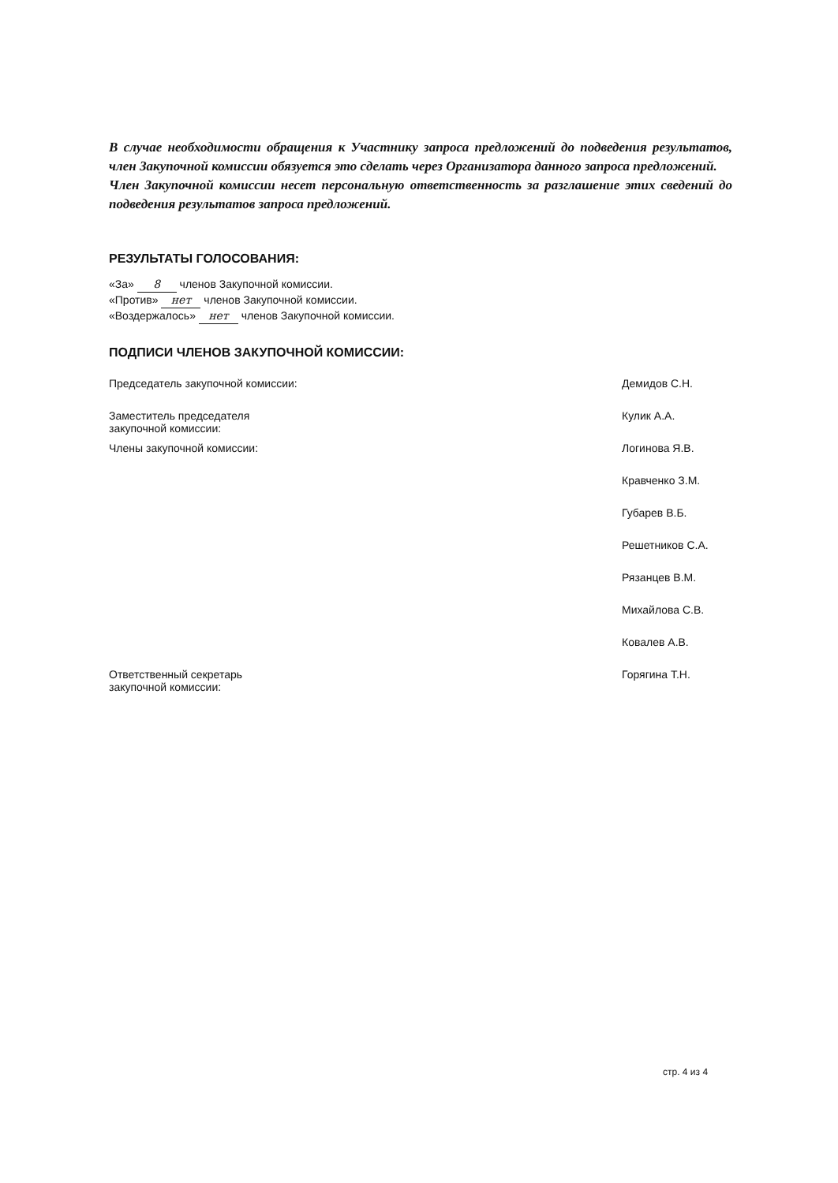В случае необходимости обращения к Участнику запроса предложений до подведения результатов, член Закупочной комиссии обязуется это сделать через Организатора данного запроса предложений.
Член Закупочной комиссии несет персональную ответственность за разглашение этих сведений до подведения результатов запроса предложений.
РЕЗУЛЬТАТЫ ГОЛОСОВАНИЯ:
«За» 8 членов Закупочной комиссии.
«Против» нет членов Закупочной комиссии.
«Воздержалось» нет членов Закупочной комиссии.
ПОДПИСИ ЧЛЕНОВ ЗАКУПОЧНОЙ КОМИССИИ:
| Председатель закупочной комиссии: | Демидов С.Н. |
| Заместитель председателя закупочной комиссии: | Кулик А.А. |
| Члены закупочной комиссии: | Логинова Я.В. |
| | Кравченко З.М. |
| | Губарев В.Б. |
| | Решетников С.А. |
| | Рязанцев В.М. |
| | Михайлова С.В. |
| | Ковалев А.В. |
| Ответственный секретарь закупочной комиссии: | Горягина Т.Н. |
стр. 4 из 4